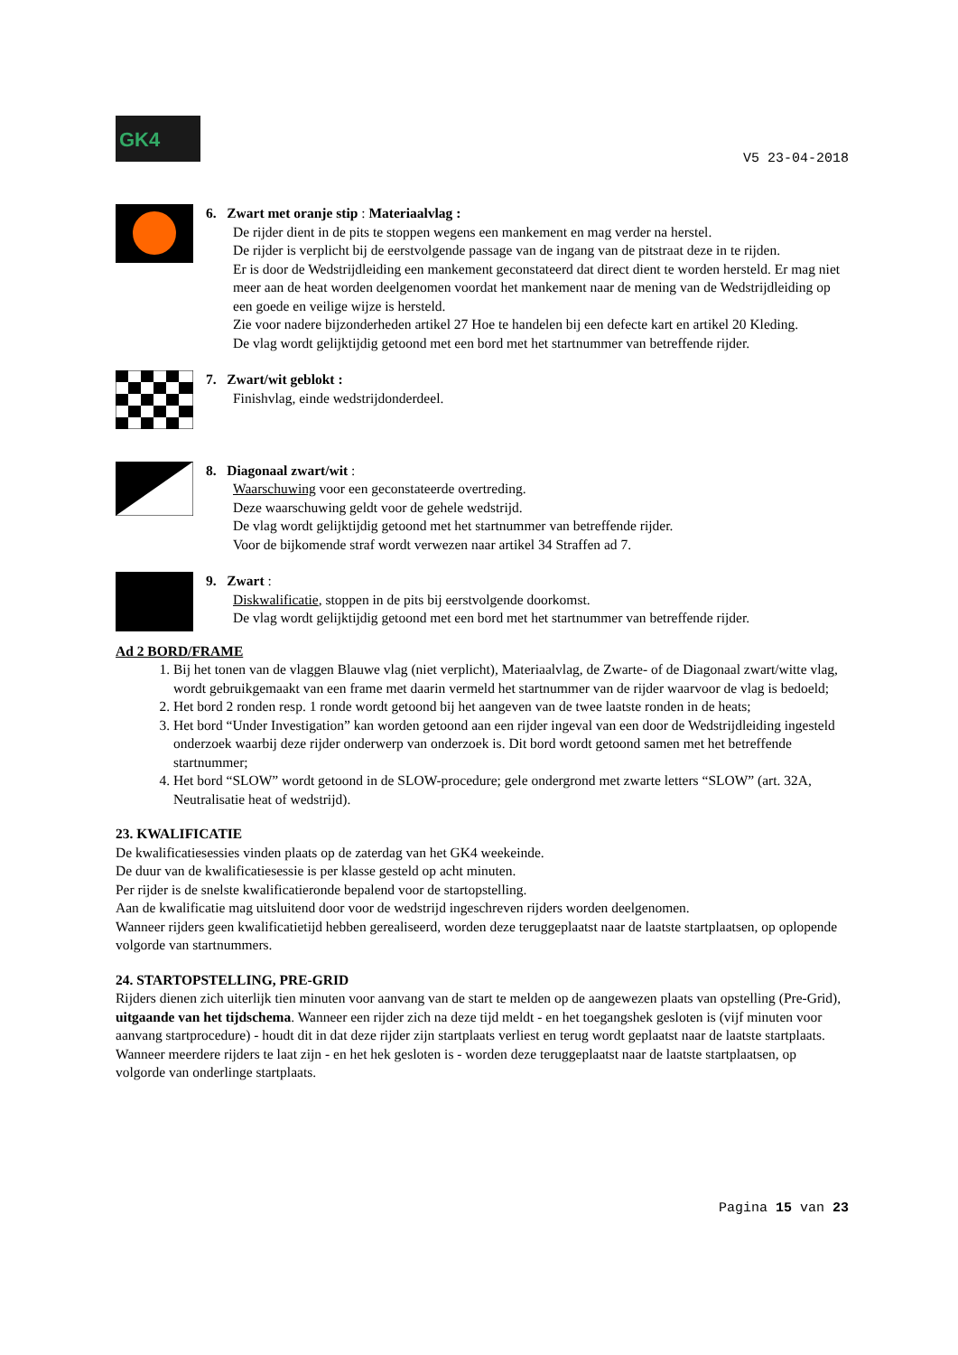GK4
V5 23-04-2018
6. Zwart met oranje stip : Materiaalvlag :
De rijder dient in de pits te stoppen wegens een mankement en mag verder na herstel.
De rijder is verplicht bij de eerstvolgende passage van de ingang van de pitstraat deze in te rijden.
Er is door de Wedstrijdleiding een mankement geconstateerd dat direct dient te worden hersteld. Er mag niet meer aan de heat worden deelgenomen voordat het mankement naar de mening van de Wedstrijdleiding op een goede en veilige wijze is hersteld.
Zie voor nadere bijzonderheden artikel 27 Hoe te handelen bij een defecte kart en artikel 20 Kleding.
De vlag wordt gelijktijdig getoond met een bord met het startnummer van betreffende rijder.
7. Zwart/wit geblokt :
Finishvlag, einde wedstrijdonderdeel.
8. Diagonaal zwart/wit :
Waarschuwing voor een geconstateerde overtreding.
Deze waarschuwing geldt voor de gehele wedstrijd.
De vlag wordt gelijktijdig getoond met het startnummer van betreffende rijder.
Voor de bijkomende straf wordt verwezen naar artikel 34 Straffen ad 7.
9. Zwart :
Diskwalificatie, stoppen in de pits bij eerstvolgende doorkomst.
De vlag wordt gelijktijdig getoond met een bord met het startnummer van betreffende rijder.
Ad 2 BORD/FRAME
1. Bij het tonen van de vlaggen Blauwe vlag (niet verplicht), Materiaalvlag, de Zwarte- of de Diagonaal zwart/witte vlag, wordt gebruikgemaakt van een frame met daarin vermeld het startnummer van de rijder waarvoor de vlag is bedoeld;
2. Het bord 2 ronden resp. 1 ronde wordt getoond bij het aangeven van de twee laatste ronden in de heats;
3. Het bord “Under Investigation” kan worden getoond aan een rijder ingeval van een door de Wedstrijdleiding ingesteld onderzoek waarbij deze rijder onderwerp van onderzoek is. Dit bord wordt getoond samen met het betreffende startnummer;
4. Het bord “SLOW” wordt getoond in de SLOW-procedure; gele ondergrond met zwarte letters “SLOW” (art. 32A, Neutralisatie heat of wedstrijd).
23. KWALIFICATIE
De kwalificatiesessies vinden plaats op de zaterdag van het GK4 weekeinde.
De duur van de kwalificatiesessie is per klasse gesteld op acht minuten.
Per rijder is de snelste kwalificatieronde bepalend voor de startopstelling.
Aan de kwalificatie mag uitsluitend door voor de wedstrijd ingeschreven rijders worden deelgenomen.
Wanneer rijders geen kwalificatietijd hebben gerealiseerd, worden deze teruggeplaatst naar de laatste startplaatsen, op oplopende volgorde van startnummers.
24. STARTOPSTELLING, PRE-GRID
Rijders dienen zich uiterlijk tien minuten voor aanvang van de start te melden op de aangewezen plaats van opstelling (Pre-Grid), uitgaande van het tijdschema. Wanneer een rijder zich na deze tijd meldt - en het toegangshek gesloten is (vijf minuten voor aanvang startprocedure) - houdt dit in dat deze rijder zijn startplaats verliest en terug wordt geplaatst naar de laatste startplaats. Wanneer meerdere rijders te laat zijn - en het hek gesloten is - worden deze teruggeplaatst naar de laatste startplaatsen, op volgorde van onderlinge startplaats.
Pagina 15 van 23